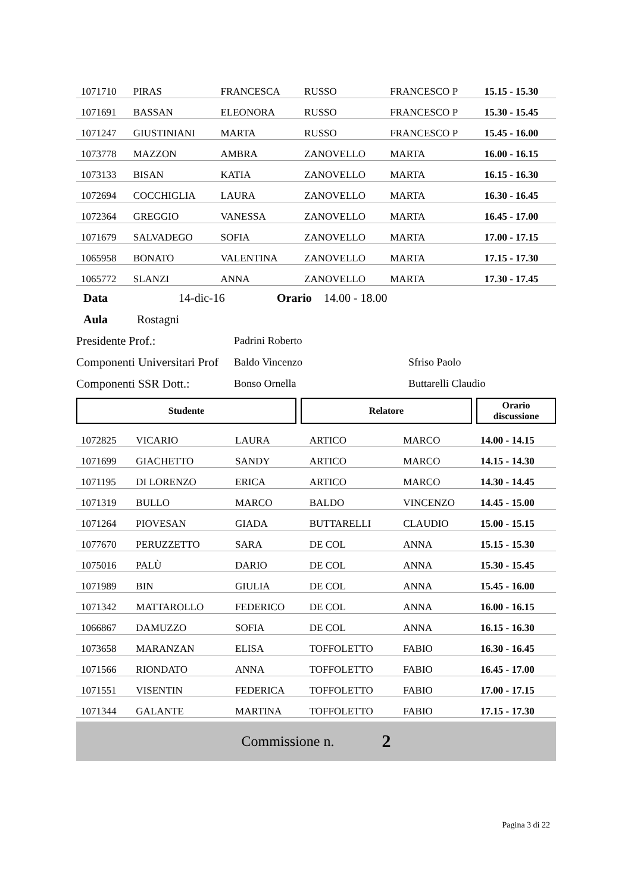| 1071710 | PIRAS | FRANCESCA | RUSSO | FRANCESCO P | 15.15 - 15.30 |
| 1071691 | BASSAN | ELEONORA | RUSSO | FRANCESCO P | 15.30 - 15.45 |
| 1071247 | GIUSTINIANI | MARTA | RUSSO | FRANCESCO P | 15.45 - 16.00 |
| 1073778 | MAZZON | AMBRA | ZANOVELLO | MARTA | 16.00 - 16.15 |
| 1073133 | BISAN | KATIA | ZANOVELLO | MARTA | 16.15 - 16.30 |
| 1072694 | COCCHIGLIA | LAURA | ZANOVELLO | MARTA | 16.30 - 16.45 |
| 1072364 | GREGGIO | VANESSA | ZANOVELLO | MARTA | 16.45 - 17.00 |
| 1071679 | SALVADEGO | SOFIA | ZANOVELLO | MARTA | 17.00 - 17.15 |
| 1065958 | BONATO | VALENTINA | ZANOVELLO | MARTA | 17.15 - 17.30 |
| 1065772 | SLANZI | ANNA | ZANOVELLO | MARTA | 17.30 - 17.45 |
Data 14-dic-16 Orario 14.00 - 18.00
Aula Rostagni
Presidente Prof.: Padrini Roberto
Componenti Universitari Prof Baldo Vincenzo Sfriso Paolo
Componenti SSR Dott.: Bonso Ornella Buttarelli Claudio
Studente Relatore Orario
discussione
| 1072825 | VICARIO | LAURA | ARTICO | MARCO | 14.00 - 14.15 |
| 1071699 | GIACHETTO | SANDY | ARTICO | MARCO | 14.15 - 14.30 |
| 1071195 | DI LORENZO | ERICA | ARTICO | MARCO | 14.30 - 14.45 |
| 1071319 | BULLO | MARCO | BALDO | VINCENZO | 14.45 - 15.00 |
| 1071264 | PIOVESAN | GIADA | BUTTARELLI | CLAUDIO | 15.00 - 15.15 |
| 1077670 | PERUZZETTO | SARA | DE COL | ANNA | 15.15 - 15.30 |
| 1075016 | PALÙ | DARIO | DE COL | ANNA | 15.30 - 15.45 |
| 1071989 | BIN | GIULIA | DE COL | ANNA | 15.45 - 16.00 |
| 1071342 | MATTAROLLO | FEDERICO | DE COL | ANNA | 16.00 - 16.15 |
| 1066867 | DAMUZZO | SOFIA | DE COL | ANNA | 16.15 - 16.30 |
| 1073658 | MARANZAN | ELISA | TOFFOLETTO | FABIO | 16.30 - 16.45 |
| 1071566 | RIONDATO | ANNA | TOFFOLETTO | FABIO | 16.45 - 17.00 |
| 1071551 | VISENTIN | FEDERICA | TOFFOLETTO | FABIO | 17.00 - 17.15 |
| 1071344 | GALANTE | MARTINA | TOFFOLETTO | FABIO | 17.15 - 17.30 |
Commissione n. 2
Pagina 3 di 22